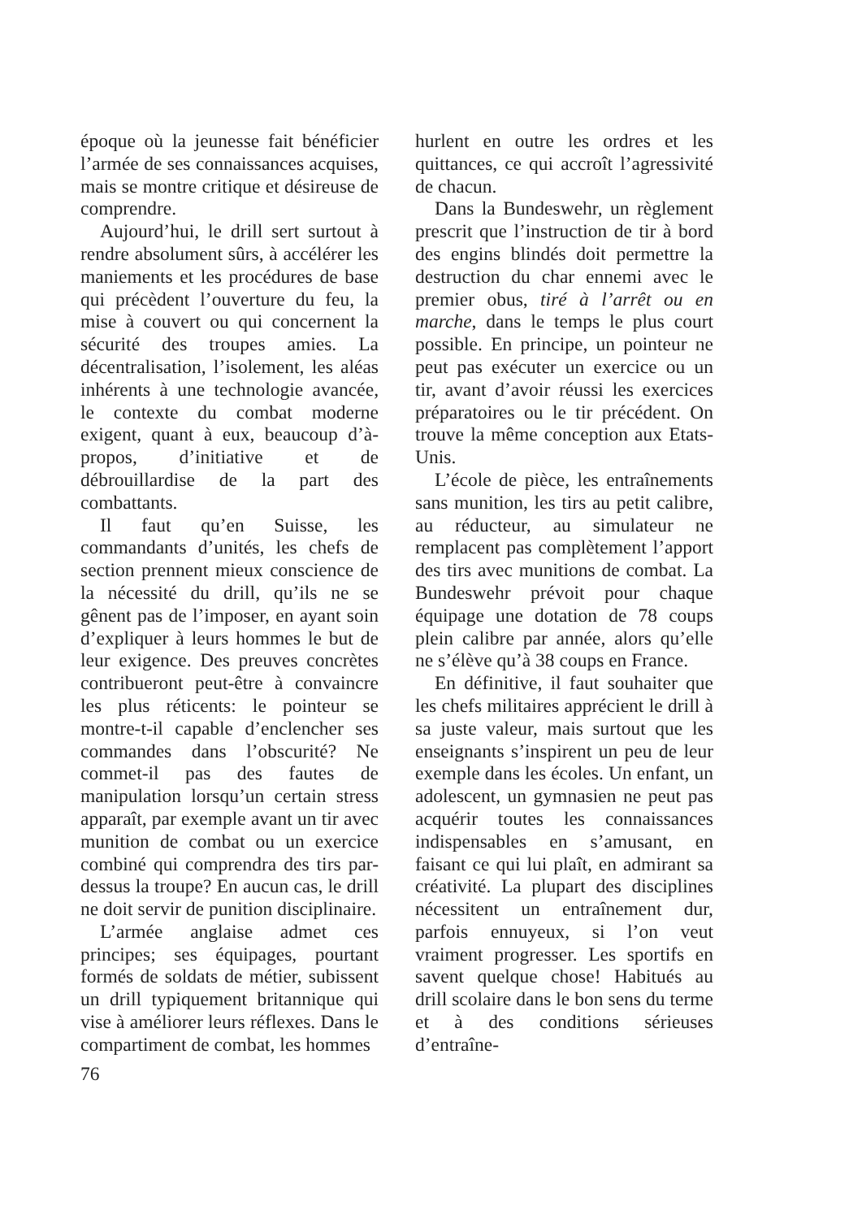époque où la jeunesse fait bénéficier l’armée de ses connaissances acquises, mais se montre critique et désireuse de comprendre.
Aujourd’hui, le drill sert surtout à rendre absolument sûrs, à accélérer les maniements et les procédures de base qui précèdent l’ouverture du feu, la mise à couvert ou qui concernent la sécurité des troupes amies. La décentralisation, l’isolement, les aléas inhérents à une technologie avancée, le contexte du combat moderne exigent, quant à eux, beaucoup d’à-propos, d’initiative et de débrouillardise de la part des combattants.
Il faut qu’en Suisse, les commandants d’unités, les chefs de section prennent mieux conscience de la nécessité du drill, qu’ils ne se gênent pas de l’imposer, en ayant soin d’expliquer à leurs hommes le but de leur exigence. Des preuves concrètes contribueront peut-être à convaincre les plus réticents: le pointeur se montre-t-il capable d’enclencher ses commandes dans l’obscurité? Ne commet-il pas des fautes de manipulation lorsqu’un certain stress apparaît, par exemple avant un tir avec munition de combat ou un exercice combiné qui comprendra des tirs par-dessus la troupe? En aucun cas, le drill ne doit servir de punition disciplinaire.
L’armée anglaise admet ces principes; ses équipages, pourtant formés de soldats de métier, subissent un drill typiquement britannique qui vise à améliorer leurs réflexes. Dans le compartiment de combat, les hommes
hurlent en outre les ordres et les quittances, ce qui accroît l’agressivité de chacun.
Dans la Bundeswehr, un règlement prescrit que l’instruction de tir à bord des engins blindés doit permettre la destruction du char ennemi avec le premier obus, tiré à l’arrêt ou en marche, dans le temps le plus court possible. En principe, un pointeur ne peut pas exécuter un exercice ou un tir, avant d’avoir réussi les exercices préparatoires ou le tir précédent. On trouve la même conception aux Etats-Unis.
L’école de pièce, les entraînements sans munition, les tirs au petit calibre, au réducteur, au simulateur ne remplacent pas complètement l’apport des tirs avec munitions de combat. La Bundeswehr prévoit pour chaque équipage une dotation de 78 coups plein calibre par année, alors qu’elle ne s’élève qu’à 38 coups en France.
En définitive, il faut souhaiter que les chefs militaires apprécient le drill à sa juste valeur, mais surtout que les enseignants s’inspirent un peu de leur exemple dans les écoles. Un enfant, un adolescent, un gymnasien ne peut pas acquérir toutes les connaissances indispensables en s’amusant, en faisant ce qui lui plaît, en admirant sa créativité. La plupart des disciplines nécessitent un entraînement dur, parfois ennuyeux, si l’on veut vraiment progresser. Les sportifs en savent quelque chose! Habitués au drill scolaire dans le bon sens du terme et à des conditions sérieuses d’entraîne-
76